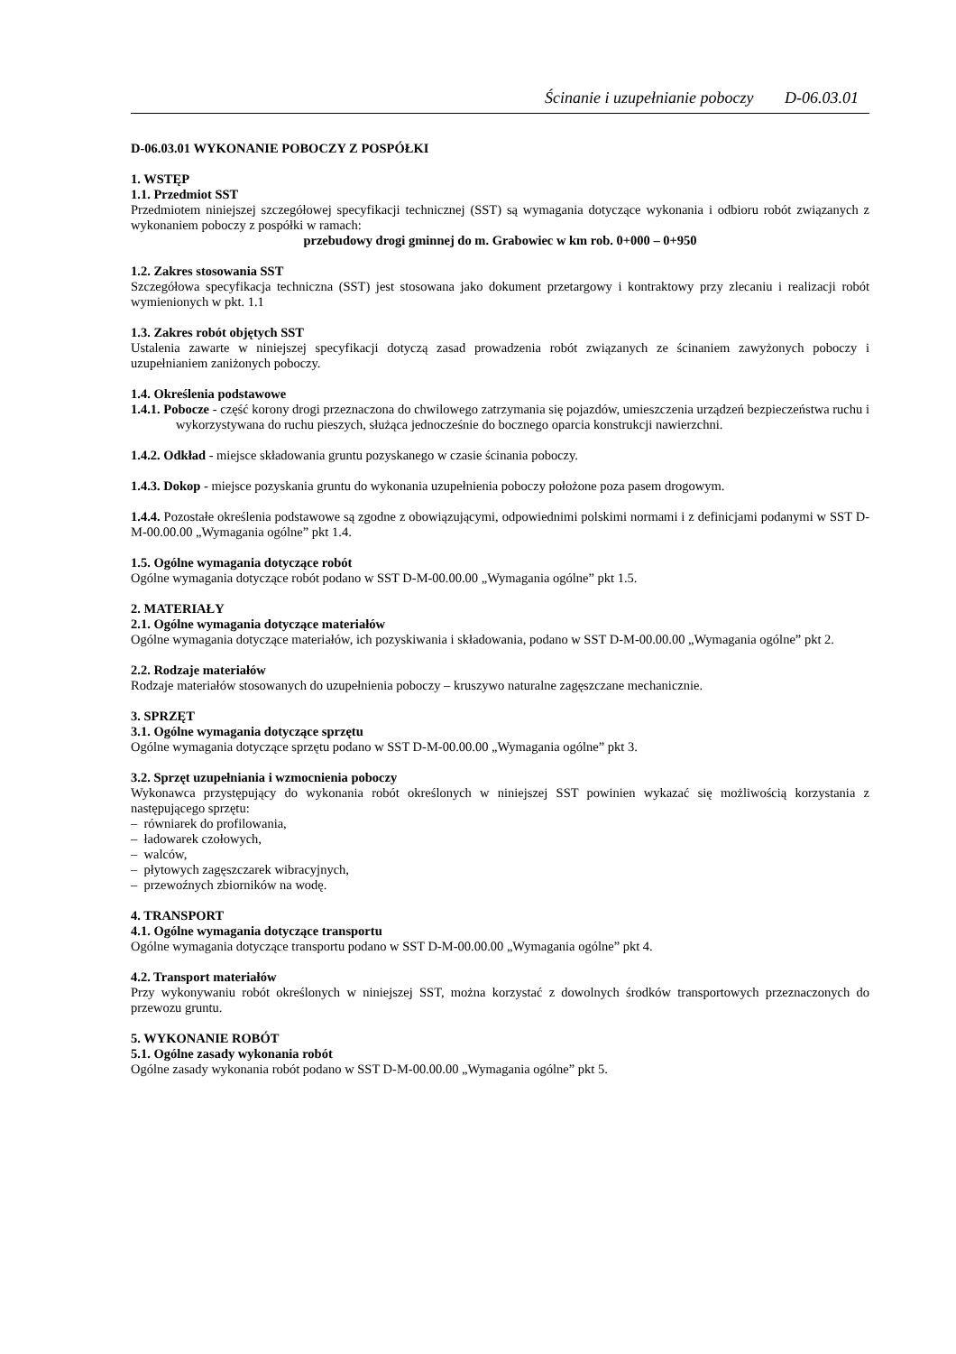Ścinanie i uzupełnianie poboczy D-06.03.01
D-06.03.01 WYKONANIE POBOCZY Z POSPÓŁKI
1. WSTĘP
1.1. Przedmiot SST
Przedmiotem niniejszej szczegółowej specyfikacji technicznej (SST) są wymagania dotyczące wykonania i odbioru robót związanych z wykonaniem poboczy z pospółki w ramach:
przebudowy drogi gminnej do m. Grabowiec w km rob. 0+000 – 0+950
1.2. Zakres stosowania SST
Szczegółowa specyfikacja techniczna (SST) jest stosowana jako dokument przetargowy i kontraktowy przy zlecaniu i realizacji robót wymienionych w pkt. 1.1
1.3. Zakres robót objętych SST
Ustalenia zawarte w niniejszej specyfikacji dotyczą zasad prowadzenia robót związanych ze ścinaniem zawyżonych poboczy i uzupełnianiem zaniżonych poboczy.
1.4. Określenia podstawowe
1.4.1. Pobocze - część korony drogi przeznaczona do chwilowego zatrzymania się pojazdów, umieszczenia urządzeń bezpieczeństwa ruchu i wykorzystywana do ruchu pieszych, służąca jednocześnie do bocznego oparcia konstrukcji nawierzchni.
1.4.2. Odkład - miejsce składowania gruntu pozyskanego w czasie ścinania poboczy.
1.4.3. Dokop - miejsce pozyskania gruntu do wykonania uzupełnienia poboczy położone poza pasem drogowym.
1.4.4. Pozostałe określenia podstawowe są zgodne z obowiązującymi, odpowiednimi polskimi normami i z definicjami podanymi w SST D-M-00.00.00 „Wymagania ogólne” pkt 1.4.
1.5. Ogólne wymagania dotyczące robót
Ogólne wymagania dotyczące robót podano w SST D-M-00.00.00 „Wymagania ogólne” pkt 1.5.
2. MATERIAŁY
2.1. Ogólne wymagania dotyczące materiałów
Ogólne wymagania dotyczące materiałów, ich pozyskiwania i składowania, podano w SST D-M-00.00.00 „Wymagania ogólne” pkt 2.
2.2. Rodzaje materiałów
Rodzaje materiałów stosowanych do uzupełnienia poboczy – kruszywo naturalne zagęszczane mechanicznie.
3. SPRZĘT
3.1. Ogólne wymagania dotyczące sprzętu
Ogólne wymagania dotyczące sprzętu podano w SST D-M-00.00.00 „Wymagania ogólne” pkt 3.
3.2. Sprzęt uzupełniania i wzmocnienia poboczy
Wykonawca przystępujący do wykonania robót określonych w niniejszej SST powinien wykazać się możliwością korzystania z następującego sprzętu:
– równiarek do profilowania,
– ładowarek czołowych,
– walców,
– płytowych zagęszczarek wibracyjnych,
– przewoźnych zbiorników na wodę.
4. TRANSPORT
4.1. Ogólne wymagania dotyczące transportu
Ogólne wymagania dotyczące transportu podano w SST D-M-00.00.00 „Wymagania ogólne” pkt 4.
4.2. Transport materiałów
Przy wykonywaniu robót określonych w niniejszej SST, można korzystać z dowolnych środków transportowych przeznaczonych do przewozu gruntu.
5. WYKONANIE ROBÓT
5.1. Ogólne zasady wykonania robót
Ogólne zasady wykonania robót podano w SST D-M-00.00.00 „Wymagania ogólne” pkt 5.